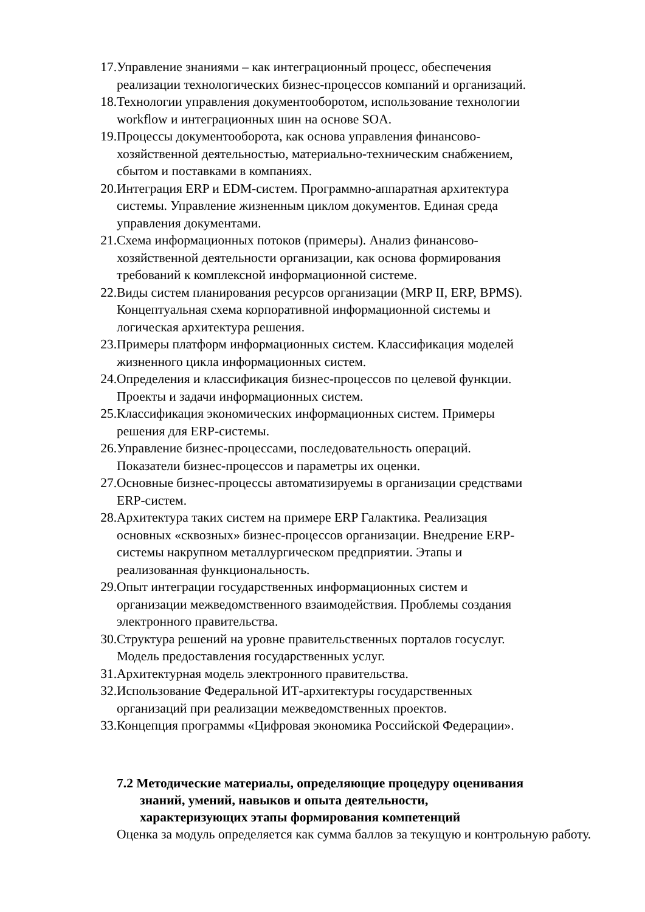17. Управление знаниями – как интеграционный процесс, обеспечения
реализации технологических бизнес-процессов компаний и организаций.
18. Технологии управления документооборотом, использование технологии
workflow и интеграционных шин на основе SOA.
19. Процессы документооборота, как основа управления финансово-
хозяйственной деятельностью, материально-техническим снабжением,
сбытом и поставками в компаниях.
20. Интеграция ERP и EDM-систем. Программно-аппаратная архитектура
системы. Управление жизненным циклом документов. Единая среда
управления документами.
21. Схема информационных потоков (примеры). Анализ финансово-
хозяйственной деятельности организации, как основа формирования
требований к комплексной информационной системе.
22. Виды систем планирования ресурсов организации (MRP II, ERP, BPMS).
Концептуальная схема корпоративной информационной системы и
логическая архитектура решения.
23. Примеры платформ информационных систем. Классификация моделей
жизненного цикла информационных систем.
24. Определения и классификация бизнес-процессов по целевой функции.
Проекты и задачи информационных систем.
25. Классификация экономических информационных систем. Примеры
решения для ERP-системы.
26. Управление бизнес-процессами, последовательность операций.
Показатели бизнес-процессов и параметры их оценки.
27. Основные бизнес-процессы автоматизируемы в организации средствами
ERP-систем.
28. Архитектура таких систем на примере ERP Галактика. Реализация
основных «сквозных» бизнес-процессов организации. Внедрение ERP-
системы накрупном металлургическом предприятии. Этапы и
реализованная функциональность.
29. Опыт интеграции государственных информационных систем и
организации межведомственного взаимодействия. Проблемы создания
электронного правительства.
30. Структура решений на уровне правительственных порталов госуслуг.
Модель предоставления государственных услуг.
31. Архитектурная модель электронного правительства.
32. Использование Федеральной ИТ-архитектуры государственных
организаций при реализации межведомственных проектов.
33. Концепция программы «Цифровая экономика Российской Федерации».
7.2 Методические материалы, определяющие процедуру оценивания
знаний, умений, навыков и опыта деятельности,
характеризующих этапы формирования компетенций
Оценка за модуль определяется как сумма баллов за текущую и контрольную работу.